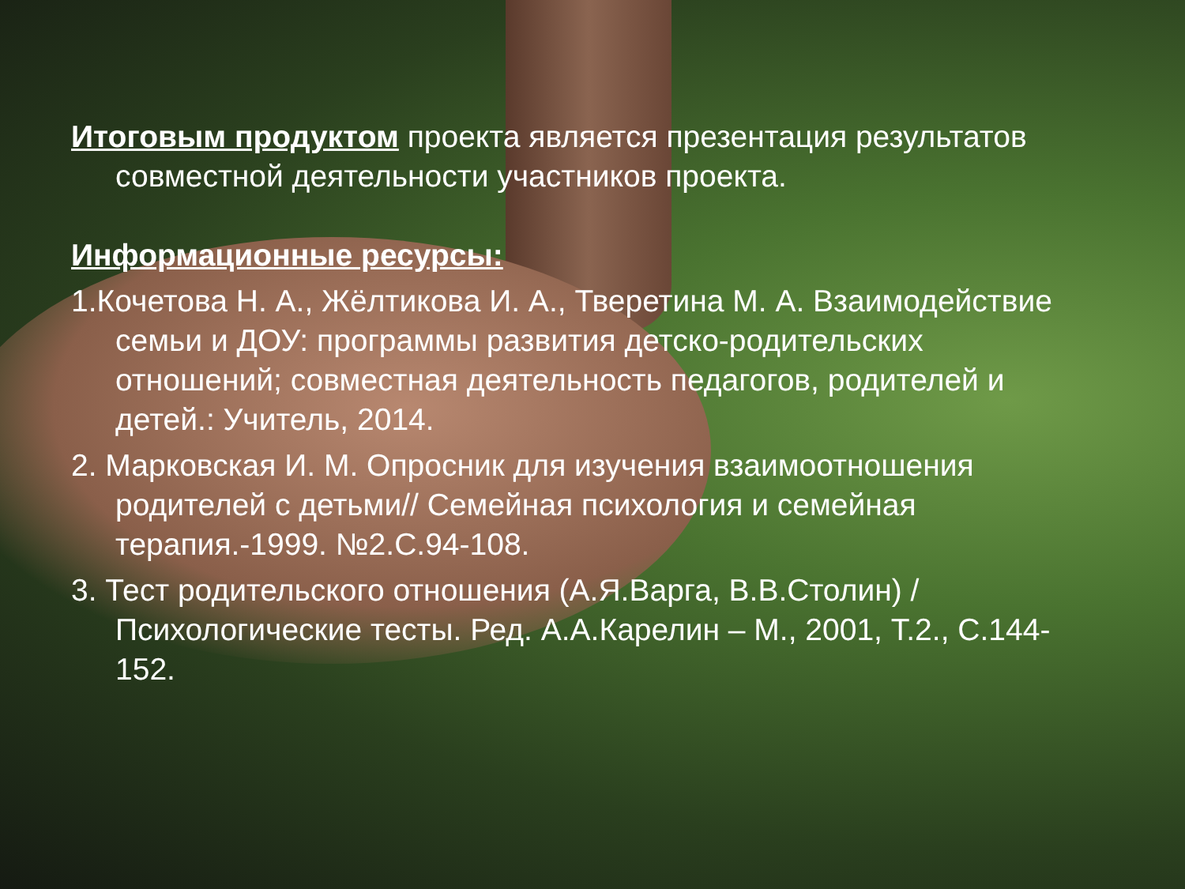Итоговым продуктом проекта является презентация результатов совместной деятельности участников проекта.
Информационные ресурсы:
1.Кочетова Н. А., Жёлтикова И. А., Тверетина М. А. Взаимодействие семьи и ДОУ: программы развития детско-родительских отношений; совместная деятельность педагогов, родителей и детей.: Учитель, 2014.
2. Марковская И. М. Опросник для изучения взаимоотношения родителей с детьми// Семейная психология и семейная терапия.-1999. №2.С.94-108.
3. Тест родительского отношения (А.Я.Варга, В.В.Столин) / Психологические тесты. Ред. А.А.Карелин – М., 2001, Т.2., С.144-152.